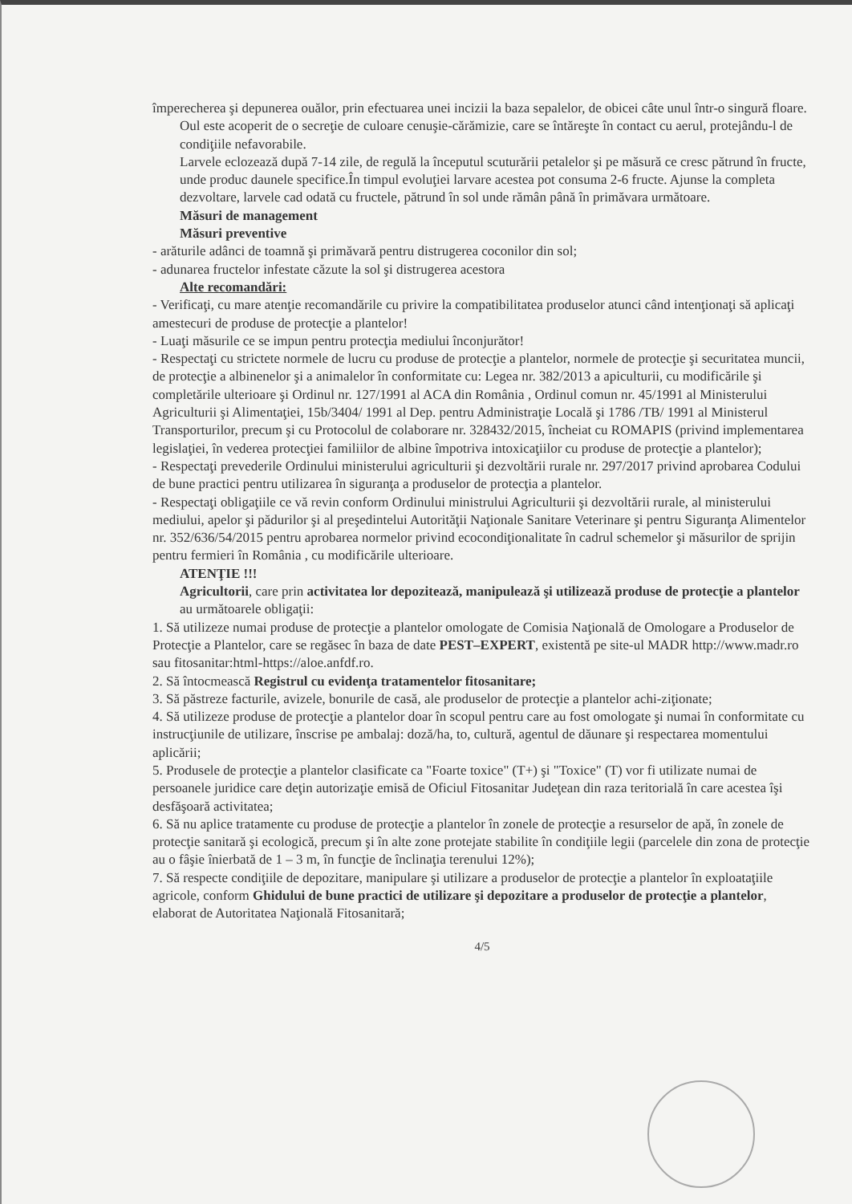împerecherea şi depunerea ouălor, prin efectuarea unei incizii la baza sepalelor, de obicei câte unul într-o singură floare.
Oul este acoperit de o secreţie de culoare cenuşie-cărămizie, care se întăreşte în contact cu aerul, protejându-l de condiţiile nefavorabile.
Larvele eclozează după 7-14 zile, de regulă la începutul scuturării petalelor şi pe măsură ce cresc pătrund în fructe, unde produc daunele specifice.În timpul evoluţiei larvare acestea pot consuma 2-6 fructe. Ajunse la completa dezvoltare, larvele cad odată cu fructele, pătrund în sol unde rămân până în primăvara următoare.
Măsuri de management
Măsuri preventive
- arăturile adânci de toamnă şi primăvară pentru distrugerea coconilor din sol;
- adunarea fructelor infestate căzute la sol şi distrugerea acestora
Alte recomandări:
- Verificaţi, cu mare atenţie recomandările cu privire la compatibilitatea produselor atunci când intenţionaţi să aplicaţi amestecuri de produse de protecţie a plantelor!
- Luaţi măsurile ce se impun pentru protecţia mediului înconjurător!
- Respectaţi cu strictete normele de lucru cu produse de protecţie a plantelor, normele de protecţie şi securitatea muncii, de protecţie a albinenelor şi a animalelor în conformitate cu: Legea nr. 382/2013 a apiculturii, cu modificările şi completările ulterioare şi Ordinul nr. 127/1991 al ACA din România , Ordinul comun nr. 45/1991 al Ministerului Agriculturii şi Alimentaţiei, 15b/3404/ 1991 al Dep. pentru Administraţie Locală şi 1786 /TB/ 1991 al Ministerul Transporturilor, precum şi cu Protocolul de colaborare nr. 328432/2015, încheiat cu ROMAPIS (privind implementarea legislaţiei, în vederea protecţiei familiilor de albine împotriva intoxicaţiilor cu produse de protecţie a plantelor);
- Respectaţi prevederile Ordinului ministerului agriculturii şi dezvoltării rurale nr. 297/2017 privind aprobarea Codului de bune practici pentru utilizarea în siguranţa a produselor de protecţia a plantelor.
- Respectaţi obligaţiile ce vă revin conform Ordinului ministrului Agriculturii şi dezvoltării rurale, al ministerului mediului, apelor şi pădurilor şi al preşedintelui Autorităţii Naţionale Sanitare Veterinare şi pentru Siguranţa Alimentelor nr. 352/636/54/2015 pentru aprobarea normelor privind ecocondiţionalitate în cadrul schemelor şi măsurilor de sprijin pentru fermieri în România , cu modificările ulterioare.
ATENŢIE !!!
Agricultorii, care prin activitatea lor depozitează, manipulează şi utilizează produse de protecţie a plantelor au următoarele obligaţii:
1. Să utilizeze numai produse de protecţie a plantelor omologate de Comisia Naţională de Omologare a Produselor de Protecţie a Plantelor, care se regăsec în baza de date PEST–EXPERT, existentă pe site-ul MADR http://www.madr.ro sau fitosanitar:html-https://aloe.anfdf.ro.
2. Să întocmească Registrul cu evidenţa tratamentelor fitosanitare;
3. Să păstreze facturile, avizele, bonurile de casă, ale produselor de protecţie a plantelor achi-ziţionate;
4. Să utilizeze produse de protecţie a plantelor doar în scopul pentru care au fost omologate şi numai în conformitate cu instrucţiunile de utilizare, înscrise pe ambalaj: doză/ha, to, cultură, agentul de dăunare şi respectarea momentului aplicării;
5. Produsele de protecţie a plantelor clasificate ca "Foarte toxice" (T+) şi "Toxice" (T) vor fi utilizate numai de persoanele juridice care deţin autorizaţie emisă de Oficiul Fitosanitar Judeţean din raza teritorială în care acestea îşi desfăşoară activitatea;
6. Să nu aplice tratamente cu produse de protecţie a plantelor în zonele de protecţie a resurselor de apă, în zonele de protecţie sanitară şi ecologică, precum şi în alte zone protejate stabilite în condiţiile legii (parcelele din zona de protecţie au o fâşie înierbată de 1 – 3 m, în funcţie de înclinaţia terenului 12%);
7. Să respecte condiţiile de depozitare, manipulare şi utilizare a produselor de protecţie a plantelor în exploataţiile agricole, conform Ghidului de bune practici de utilizare şi depozitare a produselor de protecţie a plantelor, elaborat de Autoritatea Naţională Fitosanitară;
4/5